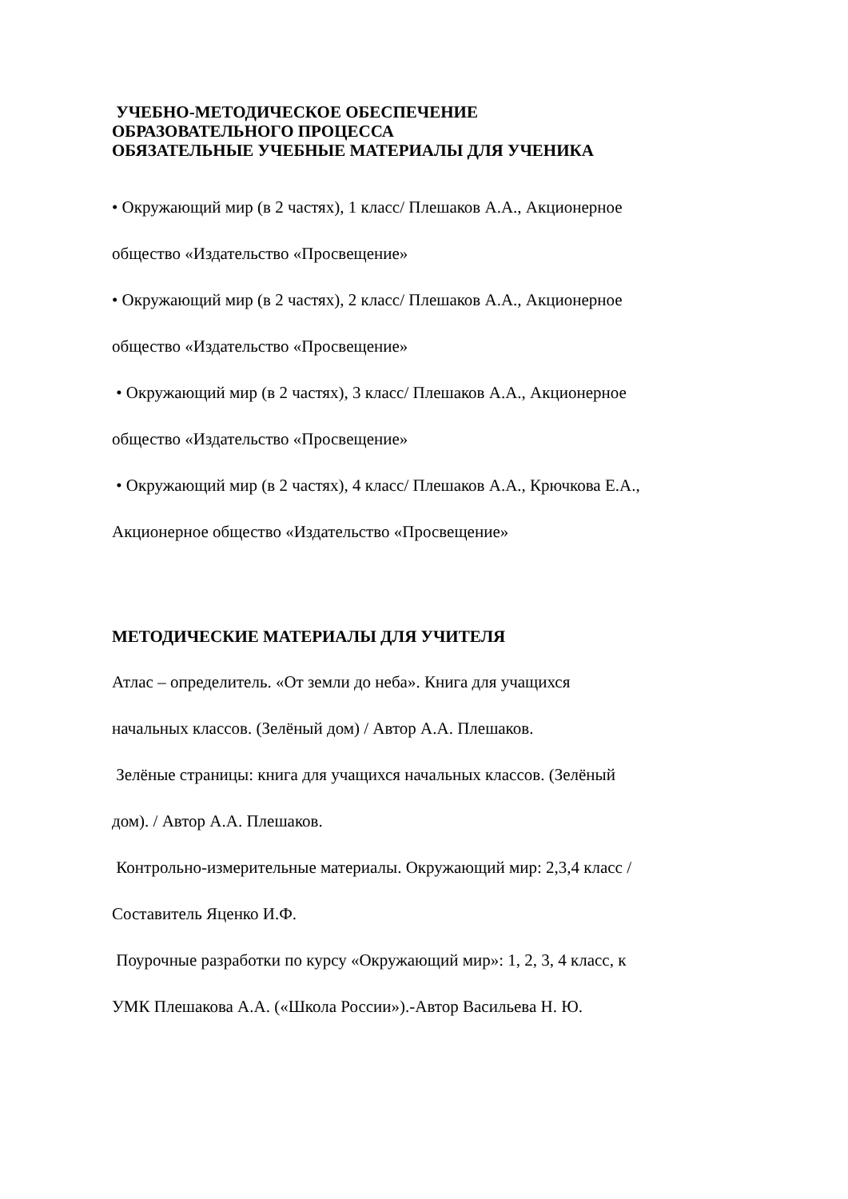УЧЕБНО-МЕТОДИЧЕСКОЕ ОБЕСПЕЧЕНИЕ
ОБРАЗОВАТЕЛЬНОГО ПРОЦЕССА
ОБЯЗАТЕЛЬНЫЕ УЧЕБНЫЕ МАТЕРИАЛЫ ДЛЯ УЧЕНИКА
• Окружающий мир (в 2 частях), 1 класс/ Плешаков А.А., Акционерное
общество «Издательство «Просвещение»
• Окружающий мир (в 2 частях), 2 класс/ Плешаков А.А., Акционерное
общество «Издательство «Просвещение»
• Окружающий мир (в 2 частях), 3 класс/ Плешаков А.А., Акционерное
общество «Издательство «Просвещение»
• Окружающий мир (в 2 частях), 4 класс/ Плешаков А.А., Крючкова Е.А.,
Акционерное общество «Издательство «Просвещение»
МЕТОДИЧЕСКИЕ МАТЕРИАЛЫ ДЛЯ УЧИТЕЛЯ
Атлас – определитель. «От земли до неба». Книга для учащихся
начальных классов. (Зелёный дом) / Автор А.А. Плешаков.
Зелёные страницы: книга для учащихся начальных классов. (Зелёный
дом). / Автор А.А. Плешаков.
Контрольно-измерительные материалы. Окружающий мир: 2,3,4 класс /
Составитель Яценко И.Ф.
Поурочные разработки по курсу «Окружающий мир»: 1, 2, 3, 4 класс, к
УМК Плешакова А.А. («Школа России»).-Автор Васильева Н. Ю.